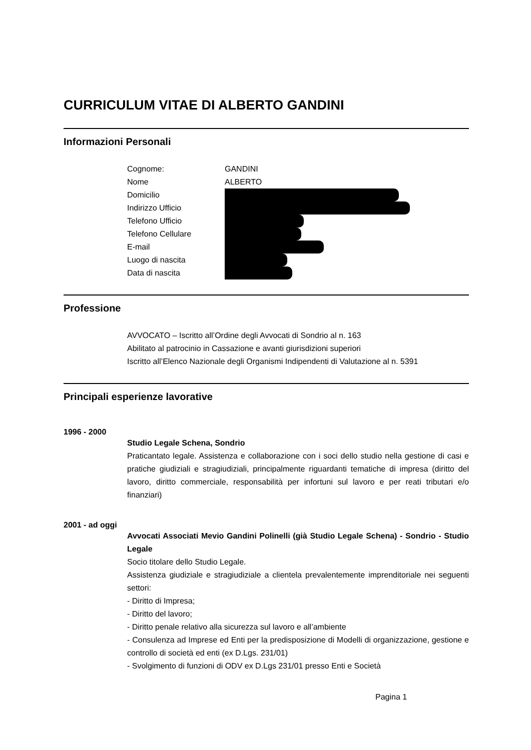CURRICULUM VITAE DI ALBERTO GANDINI
Informazioni Personali
Cognome: GANDINI
Nome ALBERTO
Domicilio
Indirizzo Ufficio
Telefono Ufficio
Telefono Cellulare
E-mail
Luogo di nascita
Data di nascita
Professione
AVVOCATO – Iscritto all’Ordine degli Avvocati di Sondrio al n. 163
Abilitato al patrocinio in Cassazione e avanti giurisdizioni superiori
Iscritto all’Elenco Nazionale degli Organismi Indipendenti di Valutazione al n. 5391
Principali esperienze lavorative
1996 - 2000
Studio Legale Schena, Sondrio
Praticantato legale. Assistenza e collaborazione con i soci dello studio nella gestione di casi e pratiche giudiziali e stragiudiziali, principalmente riguardanti tematiche di impresa (diritto del lavoro, diritto commerciale, responsabilità per infortuni sul lavoro e per reati tributari e/o finanziari)
2001 - ad oggi
Avvocati Associati Mevio Gandini Polinelli (già Studio Legale Schena) - Sondrio - Studio Legale
Socio titolare dello Studio Legale.
Assistenza giudiziale e stragiudiziale a clientela prevalentemente imprenditoriale nei seguenti settori:
- Diritto di Impresa;
- Diritto del lavoro;
- Diritto penale relativo alla sicurezza sul lavoro e all’ambiente
- Consulenza ad Imprese ed Enti per la predisposizione di Modelli di organizzazione, gestione e controllo di società ed enti (ex D.Lgs. 231/01)
- Svolgimento di funzioni di ODV ex D.Lgs 231/01 presso Enti e Società
Pagina 1